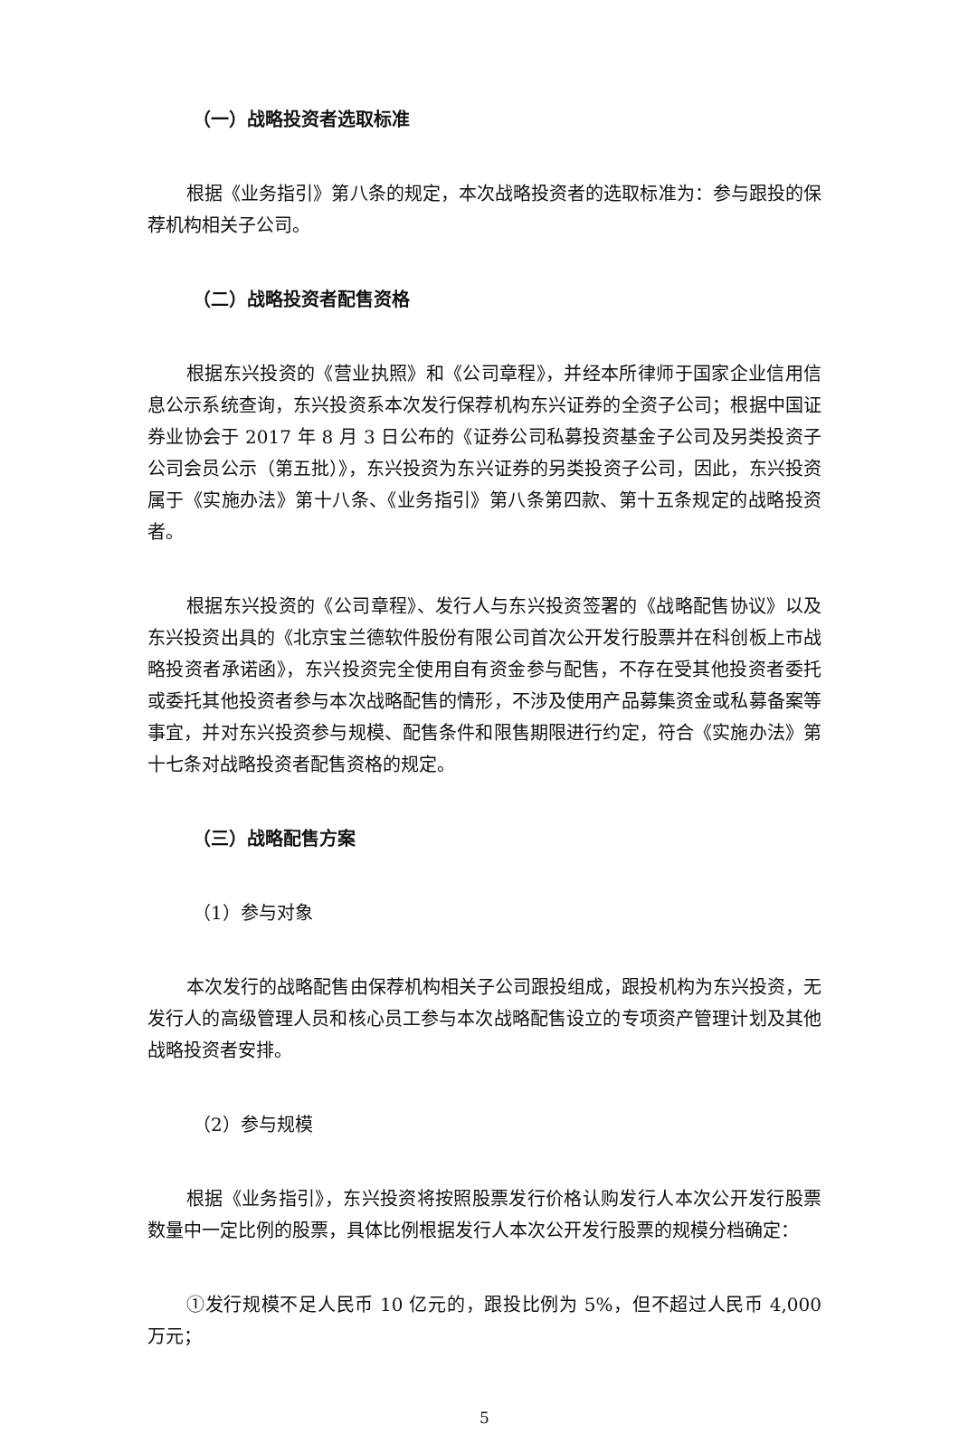（一）战略投资者选取标准
根据《业务指引》第八条的规定，本次战略投资者的选取标准为：参与跟投的保荐机构相关子公司。
（二）战略投资者配售资格
根据东兴投资的《营业执照》和《公司章程》，并经本所律师于国家企业信用信息公示系统查询，东兴投资系本次发行保荐机构东兴证券的全资子公司；根据中国证券业协会于 2017 年 8 月 3 日公布的《证券公司私募投资基金子公司及另类投资子公司会员公示（第五批）》，东兴投资为东兴证券的另类投资子公司，因此，东兴投资属于《实施办法》第十八条、《业务指引》第八条第四款、第十五条规定的战略投资者。
根据东兴投资的《公司章程》、发行人与东兴投资签署的《战略配售协议》以及东兴投资出具的《北京宝兰德软件股份有限公司首次公开发行股票并在科创板上市战略投资者承诺函》，东兴投资完全使用自有资金参与配售，不存在受其他投资者委托或委托其他投资者参与本次战略配售的情形，不涉及使用产品募集资金或私募备案等事宜，并对东兴投资参与规模、配售条件和限售期限进行约定，符合《实施办法》第十七条对战略投资者配售资格的规定。
（三）战略配售方案
（1）参与对象
本次发行的战略配售由保荐机构相关子公司跟投组成，跟投机构为东兴投资，无发行人的高级管理人员和核心员工参与本次战略配售设立的专项资产管理计划及其他战略投资者安排。
（2）参与规模
根据《业务指引》，东兴投资将按照股票发行价格认购发行人本次公开发行股票数量中一定比例的股票，具体比例根据发行人本次公开发行股票的规模分档确定：
①发行规模不足人民币 10 亿元的，跟投比例为 5%，但不超过人民币 4,000 万元；
5